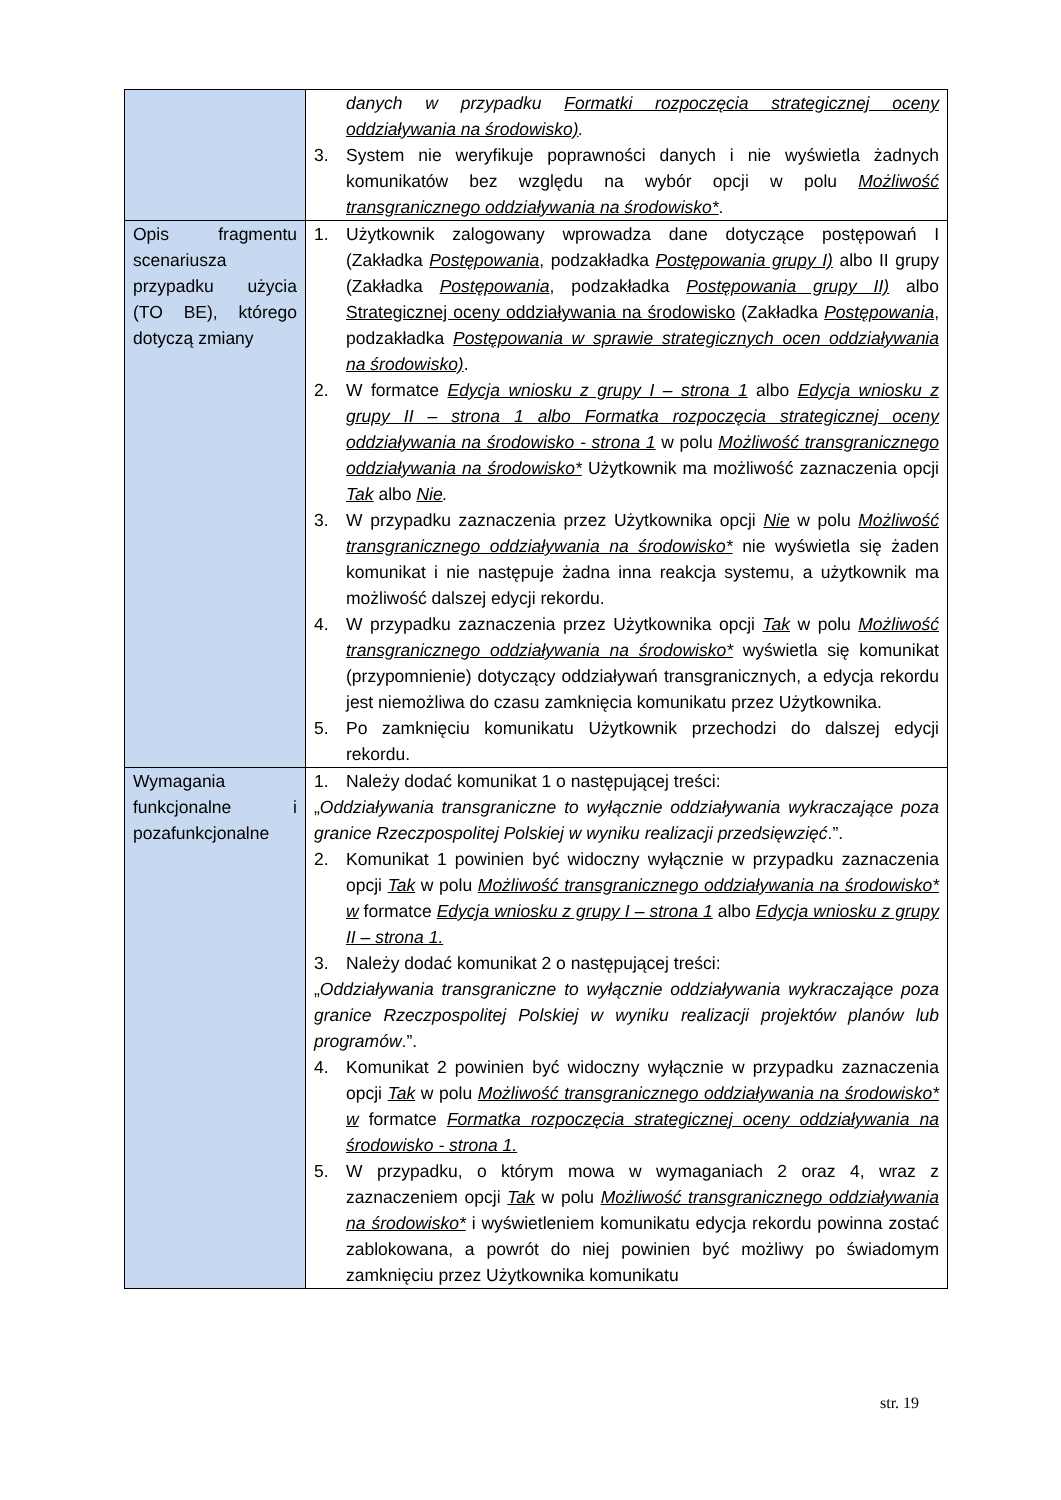| | danych w przypadku Formatki rozpoczęcia strategicznej oceny oddziaływania na środowisko) . 3. System nie weryfikuje poprawności danych i nie wyświetla żadnych komunikatów bez względu na wybór opcji w polu Możliwość transgranicznego oddziaływania na środowisko* . |
| Opis fragmentu scenariusza przypadku użycia (TO BE), którego dotyczą zmiany | 1. Użytkownik zalogowany wprowadza dane dotyczące postępowań I (Zakładka Postępowania , podzakładka Postępowania grupy I) albo II grupy (Zakładka Postępowania , podzakładka Postępowania grupy II) albo Strategicznej oceny oddziaływania na środowisko (Zakładka Postępowania , podzakładka Postępowania w sprawie strategicznych ocen oddziaływania na środowisko) . 2. W formatce Edycja wniosku z grupy I – strona 1 albo Edycja wniosku z grupy II – strona 1 albo Formatka rozpoczęcia strategicznej oceny oddziaływania na środowisko - strona 1 w polu Możliwość transgranicznego oddziaływania na środowisko* Użytkownik ma możliwość zaznaczenia opcji Tak albo Nie . 3. W przypadku zaznaczenia przez Użytkownika opcji Nie w polu Możliwość transgranicznego oddziaływania na środowisko* nie wyświetla się żaden komunikat i nie następuje żadna inna reakcja systemu, a użytkownik ma możliwość dalszej edycji rekordu. 4. W przypadku zaznaczenia przez Użytkownika opcji Tak w polu Możliwość transgranicznego oddziaływania na środowisko* wyświetla się komunikat (przypomnienie) dotyczący oddziaływań transgranicznych, a edycja rekordu jest niemożliwa do czasu zamknięcia komunikatu przez Użytkownika. 5. Po zamknięciu komunikatu Użytkownik przechodzi do dalszej edycji rekordu. |
| Wymagania funkcjonalne i pozafunkcjonalne | 1. Należy dodać komunikat 1 o następującej treści: „ Oddziaływania transgraniczne to wyłącznie oddziaływania wykraczające poza granice Rzeczpospolitej Polskiej w wyniku realizacji przedsięwzięć .”. 2. Komunikat 1 powinien być widoczny wyłącznie w przypadku zaznaczenia opcji Tak w polu Możliwość transgranicznego oddziaływania na środowisko* w formatce Edycja wniosku z grupy I – strona 1 albo Edycja wniosku z grupy II – strona 1. 3. Należy dodać komunikat 2 o następującej treści: „ Oddziaływania transgraniczne to wyłącznie oddziaływania wykraczające poza granice Rzeczpospolitej Polskiej w wyniku realizacji projektów planów lub programów .”. 4. Komunikat 2 powinien być widoczny wyłącznie w przypadku zaznaczenia opcji Tak w polu Możliwość transgranicznego oddziaływania na środowisko* w formatce Formatka rozpoczęcia strategicznej oceny oddziaływania na środowisko - strona 1. 5. W przypadku, o którym mowa w wymaganiach 2 oraz 4, wraz z zaznaczeniem opcji Tak w polu Możliwość transgranicznego oddziaływania na środowisko* i wyświetleniem komunikatu edycja rekordu powinna zostać zablokowana, a powrót do niej powinien być możliwy po świadomym zamknięciu przez Użytkownika komunikatu |
str. 19